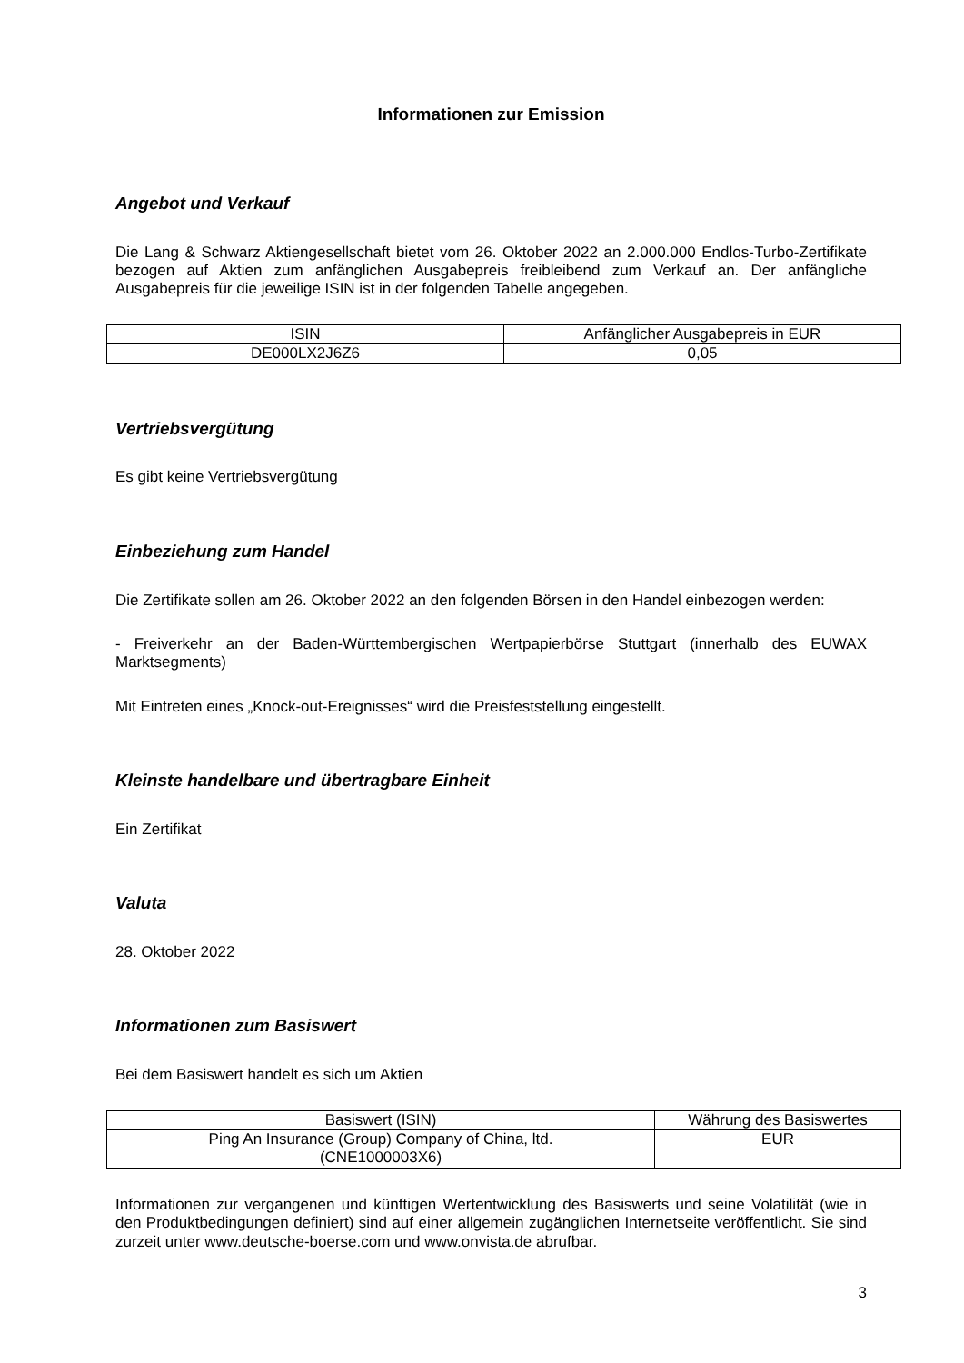Informationen zur Emission
Angebot und Verkauf
Die Lang & Schwarz Aktiengesellschaft bietet vom 26. Oktober 2022 an 2.000.000 Endlos-Turbo-Zertifikate bezogen auf Aktien zum anfänglichen Ausgabepreis freibleibend zum Verkauf an. Der anfängliche Ausgabepreis für die jeweilige ISIN ist in der folgenden Tabelle angegeben.
| ISIN | Anfänglicher Ausgabepreis in EUR |
| --- | --- |
| DE000LX2J6Z6 | 0,05 |
Vertriebsvergütung
Es gibt keine Vertriebsvergütung
Einbeziehung zum Handel
Die Zertifikate sollen am 26. Oktober 2022 an den folgenden Börsen in den Handel einbezogen werden:
- Freiverkehr an der Baden-Württembergischen Wertpapierbörse Stuttgart (innerhalb des EUWAX Marktsegments)
Mit Eintreten eines „Knock-out-Ereignisses“ wird die Preisfeststellung eingestellt.
Kleinste handelbare und übertragbare Einheit
Ein Zertifikat
Valuta
28. Oktober 2022
Informationen zum Basiswert
Bei dem Basiswert handelt es sich um Aktien
| Basiswert (ISIN) | Währung des Basiswertes |
| --- | --- |
| Ping An Insurance (Group) Company of China, ltd. (CNE1000003X6) | EUR |
Informationen zur vergangenen und künftigen Wertentwicklung des Basiswerts und seine Volatilität (wie in den Produktbedingungen definiert) sind auf einer allgemein zugänglichen Internetseite veröffentlicht. Sie sind zurzeit unter www.deutsche-boerse.com und www.onvista.de abrufbar.
3